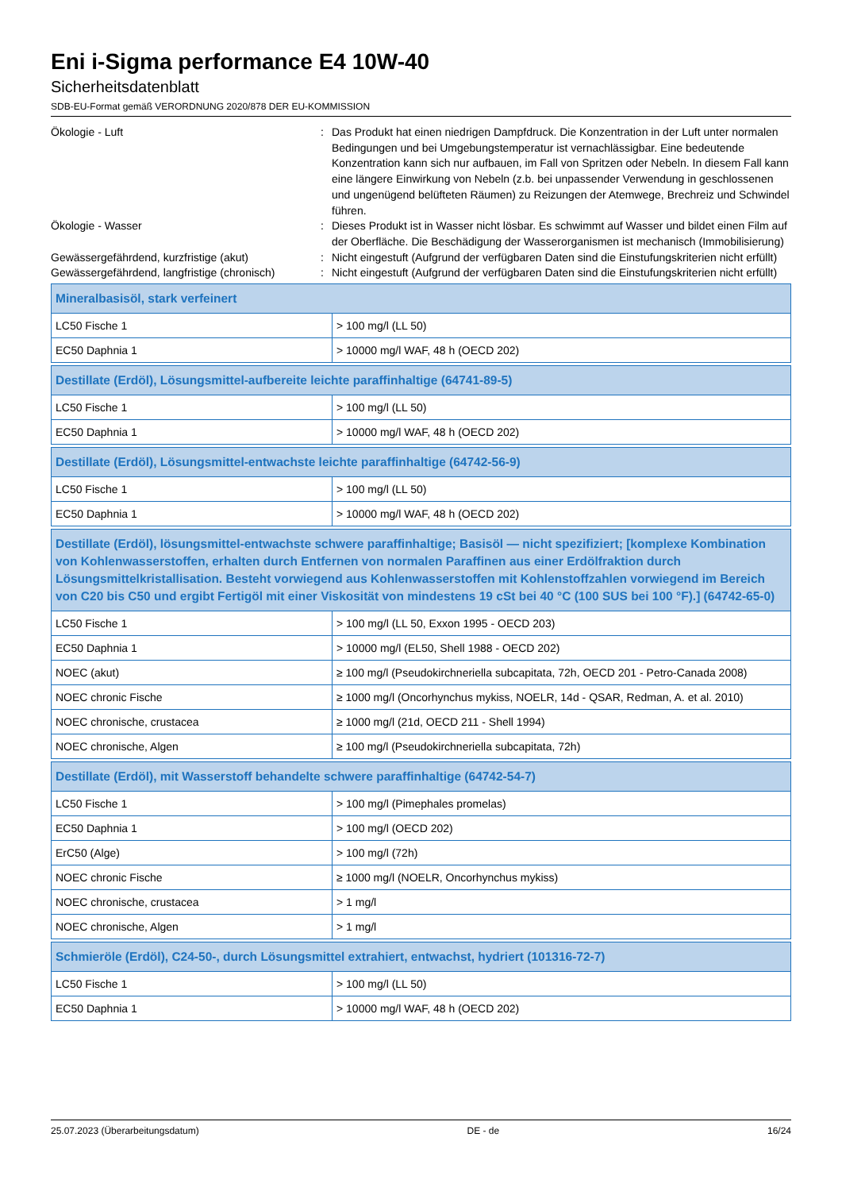Eni i-Sigma performance E4 10W-40
Sicherheitsdatenblatt
SDB-EU-Format gemäß VERORDNUNG 2020/878 DER EU-KOMMISSION
Ökologie - Luft
:
Das Produkt hat einen niedrigen Dampfdruck. Die Konzentration in der Luft unter normalen Bedingungen und bei Umgebungstemperatur ist vernachlässigbar. Eine bedeutende Konzentration kann sich nur aufbauen, im Fall von Spritzen oder Nebeln. In diesem Fall kann eine längere Einwirkung von Nebeln (z.b. bei unpassender Verwendung in geschlossenen und ungenügend belüfteten Räumen) zu Reizungen der Atemwege, Brechreiz und Schwindel führen.
Ökologie - Wasser
:
Dieses Produkt ist in Wasser nicht lösbar. Es schwimmt auf Wasser und bildet einen Film auf der Oberfläche. Die Beschädigung der Wasserorganismen ist mechanisch (Immobilisierung)
Gewässergefährdend, kurzfristige (akut)
:
Nicht eingestuft (Aufgrund der verfügbaren Daten sind die Einstufungskriterien nicht erfüllt)
Gewässergefährdend, langfristige (chronisch)
:
Nicht eingestuft (Aufgrund der verfügbaren Daten sind die Einstufungskriterien nicht erfüllt)
| Mineralbasisöl, stark verfeinert | |
| LC50 Fische 1 | > 100 mg/l (LL 50) |
| EC50 Daphnia 1 | > 10000 mg/l WAF, 48 h (OECD 202) |
| Destillate (Erdöl), Lösungsmittel-aufbereite leichte paraffinhaltige (64741-89-5) | |
| LC50 Fische 1 | > 100 mg/l (LL 50) |
| EC50 Daphnia 1 | > 10000 mg/l WAF, 48 h (OECD 202) |
| Destillate (Erdöl), Lösungsmittel-entwachste leichte paraffinhaltige (64742-56-9) | |
| LC50 Fische 1 | > 100 mg/l (LL 50) |
| EC50 Daphnia 1 | > 10000 mg/l WAF, 48 h (OECD 202) |
| Destillate (Erdöl), lösungsmittel-entwachste schwere paraffinhaltige; Basisöl — nicht spezifiziert; [komplexe Kombination von Kohlenwasserstoffen, erhalten durch Entfernen von normalen Paraffinen aus einer Erdölfraktion durch Lösungsmittelkristallisation. Besteht vorwiegend aus Kohlenwasserstoffen mit Kohlenstoffzahlen vorwiegend im Bereich von C20 bis C50 und ergibt Fertigöl mit einer Viskosität von mindestens 19 cSt bei 40 °C (100 SUS bei 100 °F).] (64742-65-0) | |
| LC50 Fische 1 | > 100 mg/l (LL 50, Exxon 1995 - OECD 203) |
| EC50 Daphnia 1 | > 10000 mg/l (EL50, Shell 1988 - OECD 202) |
| NOEC (akut) | ≥ 100 mg/l (Pseudokirchneriella subcapitata, 72h, OECD 201 - Petro-Canada 2008) |
| NOEC chronic Fische | ≥ 1000 mg/l (Oncorhynchus mykiss, NOELR, 14d - QSAR, Redman, A. et al. 2010) |
| NOEC chronische, crustacea | ≥ 1000 mg/l (21d, OECD 211 - Shell 1994) |
| NOEC chronische, Algen | ≥ 100 mg/l (Pseudokirchneriella subcapitata, 72h) |
| Destillate (Erdöl), mit Wasserstoff behandelte schwere paraffinhaltige (64742-54-7) | |
| LC50 Fische 1 | > 100 mg/l (Pimephales promelas) |
| EC50 Daphnia 1 | > 100 mg/l (OECD 202) |
| ErC50 (Alge) | > 100 mg/l (72h) |
| NOEC chronic Fische | ≥ 1000 mg/l (NOELR, Oncorhynchus mykiss) |
| NOEC chronische, crustacea | > 1 mg/l |
| NOEC chronische, Algen | > 1 mg/l |
| Schmieröle (Erdöl), C24-50-, durch Lösungsmittel extrahiert, entwachst, hydriert (101316-72-7) | |
| LC50 Fische 1 | > 100 mg/l (LL 50) |
| EC50 Daphnia 1 | > 10000 mg/l WAF, 48 h (OECD 202) |
25.07.2023 (Überarbeitungsdatum) DE - de 16/24